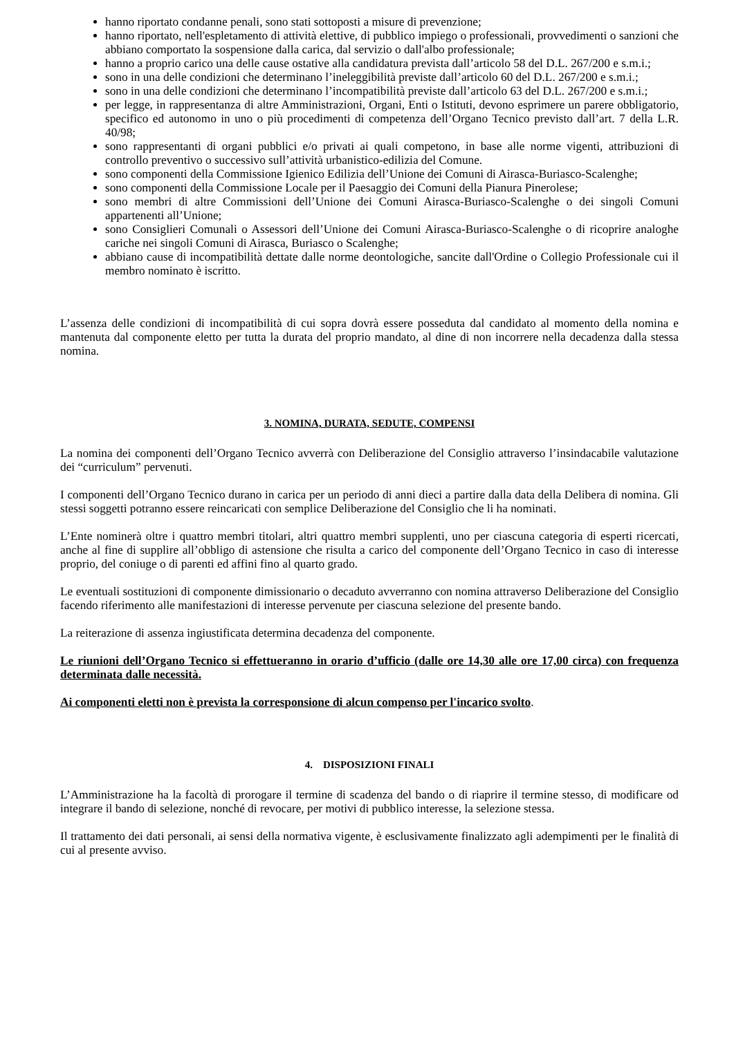hanno riportato condanne penali, sono stati sottoposti a misure di prevenzione;
hanno riportato, nell'espletamento di attività elettive, di pubblico impiego o professionali, provvedimenti o sanzioni che abbiano comportato la sospensione dalla carica, dal servizio o dall'albo professionale;
hanno a proprio carico una delle cause ostative alla candidatura prevista dall’articolo 58 del D.L. 267/200 e s.m.i.;
sono in una delle condizioni che determinano l’ineleggibilità previste dall’articolo 60 del D.L. 267/200 e s.m.i.;
sono in una delle condizioni che determinano l’incompatibilità previste dall’articolo 63 del D.L. 267/200 e s.m.i.;
per legge, in rappresentanza di altre Amministrazioni, Organi, Enti o Istituti, devono esprimere un parere obbligatorio, specifico ed autonomo in uno o più procedimenti di competenza dell’Organo Tecnico previsto dall’art. 7 della L.R. 40/98;
sono rappresentanti di organi pubblici e/o privati ai quali competono, in base alle norme vigenti, attribuzioni di controllo preventivo o successivo sull’attività urbanistico-edilizia del Comune.
sono componenti della Commissione Igienico Edilizia dell’Unione dei Comuni di Airasca-Buriasco-Scalenghe;
sono componenti della Commissione Locale per il Paesaggio dei Comuni della Pianura Pinerolese;
sono membri di altre Commissioni dell’Unione dei Comuni Airasca-Buriasco-Scalenghe o dei singoli Comuni appartenenti all’Unione;
sono Consiglieri Comunali o Assessori dell’Unione dei Comuni Airasca-Buriasco-Scalenghe o di ricoprire analoghe cariche nei singoli Comuni di Airasca, Buriasco o Scalenghe;
abbiano cause di incompatibilità dettate dalle norme deontologiche, sancite dall'Ordine o Collegio Professionale cui il membro nominato è iscritto.
L’assenza delle condizioni di incompatibilità di cui sopra dovrà essere posseduta dal candidato al momento della nomina e mantenuta dal componente eletto per tutta la durata del proprio mandato, al dine di non incorrere nella decadenza dalla stessa nomina.
3. NOMINA, DURATA, SEDUTE, COMPENSI
La nomina dei componenti dell’Organo Tecnico avverrà con Deliberazione del Consiglio attraverso l’insindacabile valutazione dei “curriculum” pervenuti.
I componenti dell’Organo Tecnico durano in carica per un periodo di anni dieci a partire dalla data della Delibera di nomina. Gli stessi soggetti potranno essere reincaricati con semplice Deliberazione del Consiglio che li ha nominati.
L’Ente nominerà oltre i quattro membri titolari, altri quattro membri supplenti, uno per ciascuna categoria di esperti ricercati, anche al fine di supplire all’obbligo di astensione che risulta a carico del componente dell’Organo Tecnico in caso di interesse proprio, del coniuge o di parenti ed affini fino al quarto grado.
Le eventuali sostituzioni di componente dimissionario o decaduto avverranno con nomina attraverso Deliberazione del Consiglio facendo riferimento alle manifestazioni di interesse pervenute per ciascuna selezione del presente bando.
La reiterazione di assenza ingiustificata determina decadenza del componente.
Le riunioni dell’Organo Tecnico si effettueranno in orario d’ufficio (dalle ore 14,30 alle ore 17,00 circa) con frequenza determinata dalle necessità.
Ai componenti eletti non è prevista la corresponsione di alcun compenso per l'incarico svolto.
4. DISPOSIZIONI FINALI
L’Amministrazione ha la facoltà di prorogare il termine di scadenza del bando o di riaprire il termine stesso, di modificare od integrare il bando di selezione, nonché di revocare, per motivi di pubblico interesse, la selezione stessa.
Il trattamento dei dati personali, ai sensi della normativa vigente, è esclusivamente finalizzato agli adempimenti per le finalità di cui al presente avviso.